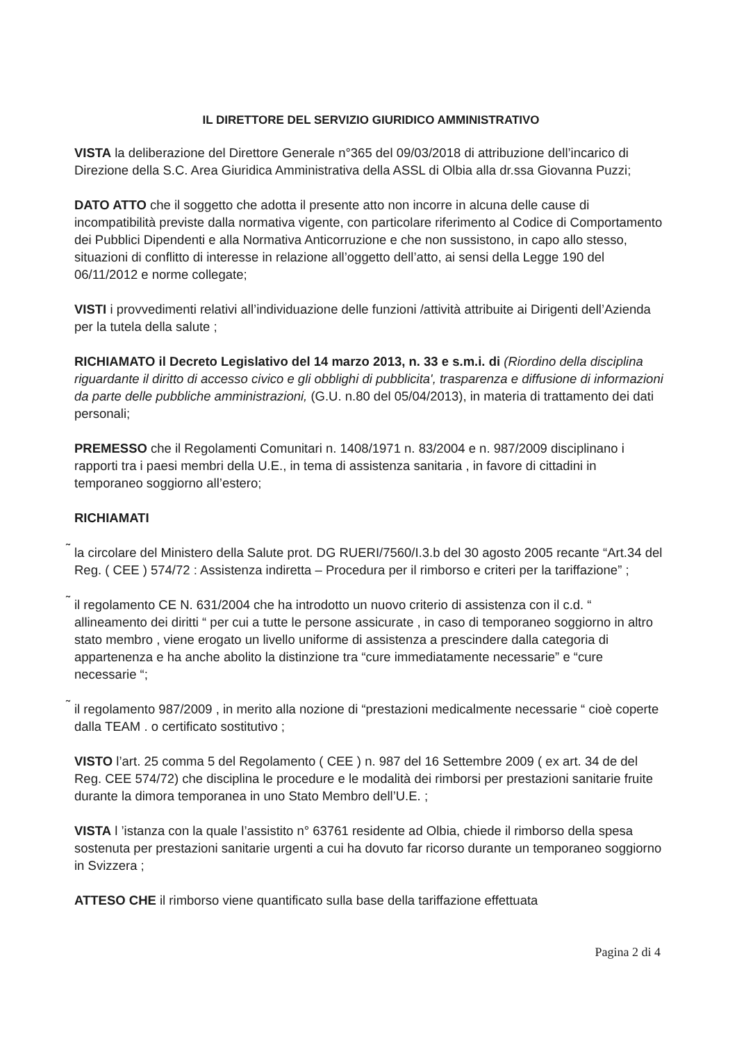IL DIRETTORE DEL SERVIZIO GIURIDICO AMMINISTRATIVO
VISTA la deliberazione del Direttore Generale n°365 del 09/03/2018 di attribuzione dell’incarico di Direzione della S.C. Area Giuridica Amministrativa della ASSL di Olbia alla dr.ssa Giovanna Puzzi;
DATO ATTO che il soggetto che adotta il presente atto non incorre in alcuna delle cause di incompatibilità previste dalla normativa vigente, con particolare riferimento al Codice di Comportamento dei Pubblici Dipendenti e alla Normativa Anticorruzione e che non sussistono, in capo allo stesso, situazioni di conflitto di interesse in relazione all’oggetto dell’atto, ai sensi della Legge 190 del 06/11/2012 e norme collegate;
VISTI i provvedimenti relativi all’individuazione delle funzioni /attività attribuite ai Dirigenti dell’Azienda per la tutela della salute ;
RICHIAMATO il Decreto Legislativo del 14 marzo 2013, n. 33 e s.m.i. di (Riordino della disciplina riguardante il diritto di accesso civico e gli obblighi di pubblicita', trasparenza e diffusione di informazioni da parte delle pubbliche amministrazioni, (G.U. n.80 del 05/04/2013), in materia di trattamento dei dati personali;
PREMESSO che il Regolamenti Comunitari n. 1408/1971 n. 83/2004 e n. 987/2009 disciplinano i rapporti tra i paesi membri della U.E., in tema di assistenza sanitaria , in favore di cittadini in temporaneo soggiorno all’estero;
RICHIAMATI
˜ la circolare del Ministero della Salute prot. DG RUERI/7560/I.3.b del 30 agosto 2005 recante “Art.34 del Reg. ( CEE ) 574/72 : Assistenza indiretta – Procedura per il rimborso e criteri per la tariffazione” ;
˜ il regolamento CE N. 631/2004 che ha introdotto un nuovo criterio di assistenza con il c.d. “ allineamento dei diritti “ per cui a tutte le persone assicurate , in caso di temporaneo soggiorno in altro stato membro , viene erogato un livello uniforme di assistenza a prescindere dalla categoria di appartenenza e ha anche abolito la distinzione tra “cure immediatamente necessarie” e “cure necessarie “;
˜ il regolamento 987/2009 , in merito alla nozione di “prestazioni medicalmente necessarie “ cioè coperte dalla TEAM . o certificato sostitutivo ;
VISTO l’art. 25 comma 5 del Regolamento ( CEE ) n. 987 del 16 Settembre 2009 ( ex art. 34 de del Reg. CEE 574/72) che disciplina le procedure e le modalità dei rimborsi per prestazioni sanitarie fruite durante la dimora temporanea in uno Stato Membro dell’U.E. ;
VISTA l ’istanza con la quale l’assistito n° 63761 residente ad Olbia, chiede il rimborso della spesa sostenuta per prestazioni sanitarie urgenti a cui ha dovuto far ricorso durante un temporaneo soggiorno in Svizzera ;
ATTESO CHE il rimborso viene quantificato sulla base della tariffazione effettuata
Pagina 2 di 4